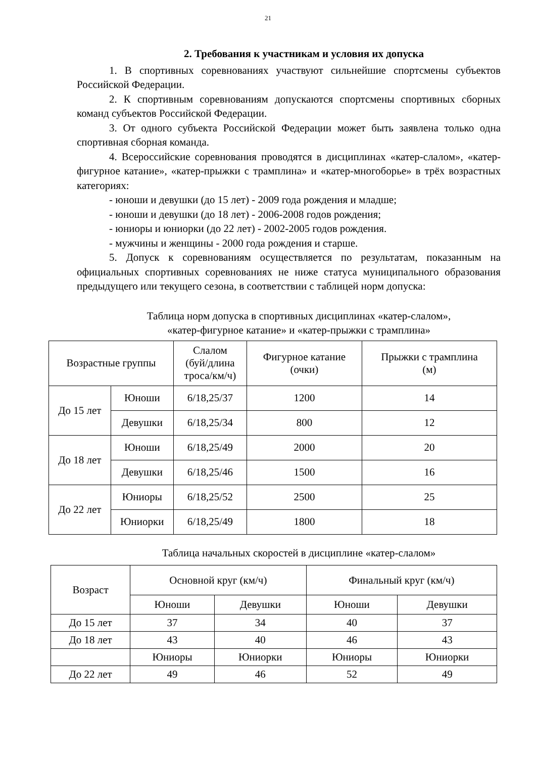21
2. Требования к участникам и условия их допуска
1. В спортивных соревнованиях участвуют сильнейшие спортсмены субъектов Российской Федерации.
2. К спортивным соревнованиям допускаются спортсмены спортивных сборных команд субъектов Российской Федерации.
3. От одного субъекта Российской Федерации может быть заявлена только одна спортивная сборная команда.
4. Всероссийские соревнования проводятся в дисциплинах «катер-слалом», «катер-фигурное катание», «катер-прыжки с трамплина» и «катер-многоборье» в трёх возрастных категориях:
- юноши и девушки (до 15 лет) - 2009 года рождения и младше;
- юноши и девушки (до 18 лет) - 2006-2008 годов рождения;
- юниоры и юниорки (до 22 лет) - 2002-2005 годов рождения.
- мужчины и женщины - 2000 года рождения и старше.
5. Допуск к соревнованиям осуществляется по результатам, показанным на официальных спортивных соревнованиях не ниже статуса муниципального образования предыдущего или текущего сезона, в соответствии с таблицей норм допуска:
Таблица норм допуска в спортивных дисциплинах «катер-слалом»,
«катер-фигурное катание» и «катер-прыжки с трамплина»
| Возрастные группы | | Слалом (буй/длина троса/км/ч) | Фигурное катание (очки) | Прыжки с трамплина (м) |
| --- | --- | --- | --- | --- |
| До 15 лет | Юноши | 6/18,25/37 | 1200 | 14 |
| | Девушки | 6/18,25/34 | 800 | 12 |
| До 18 лет | Юноши | 6/18,25/49 | 2000 | 20 |
| | Девушки | 6/18,25/46 | 1500 | 16 |
| До 22 лет | Юниоры | 6/18,25/52 | 2500 | 25 |
| | Юниорки | 6/18,25/49 | 1800 | 18 |
Таблица начальных скоростей в дисциплине «катер-слалом»
| Возраст | Основной круг (км/ч) | | Финальный круг (км/ч) | |
| --- | --- | --- | --- | --- |
| | Юноши | Девушки | Юноши | Девушки |
| До 15 лет | 37 | 34 | 40 | 37 |
| До 18 лет | 43 | 40 | 46 | 43 |
| | Юниоры | Юниорки | Юниоры | Юниорки |
| До 22 лет | 49 | 46 | 52 | 49 |